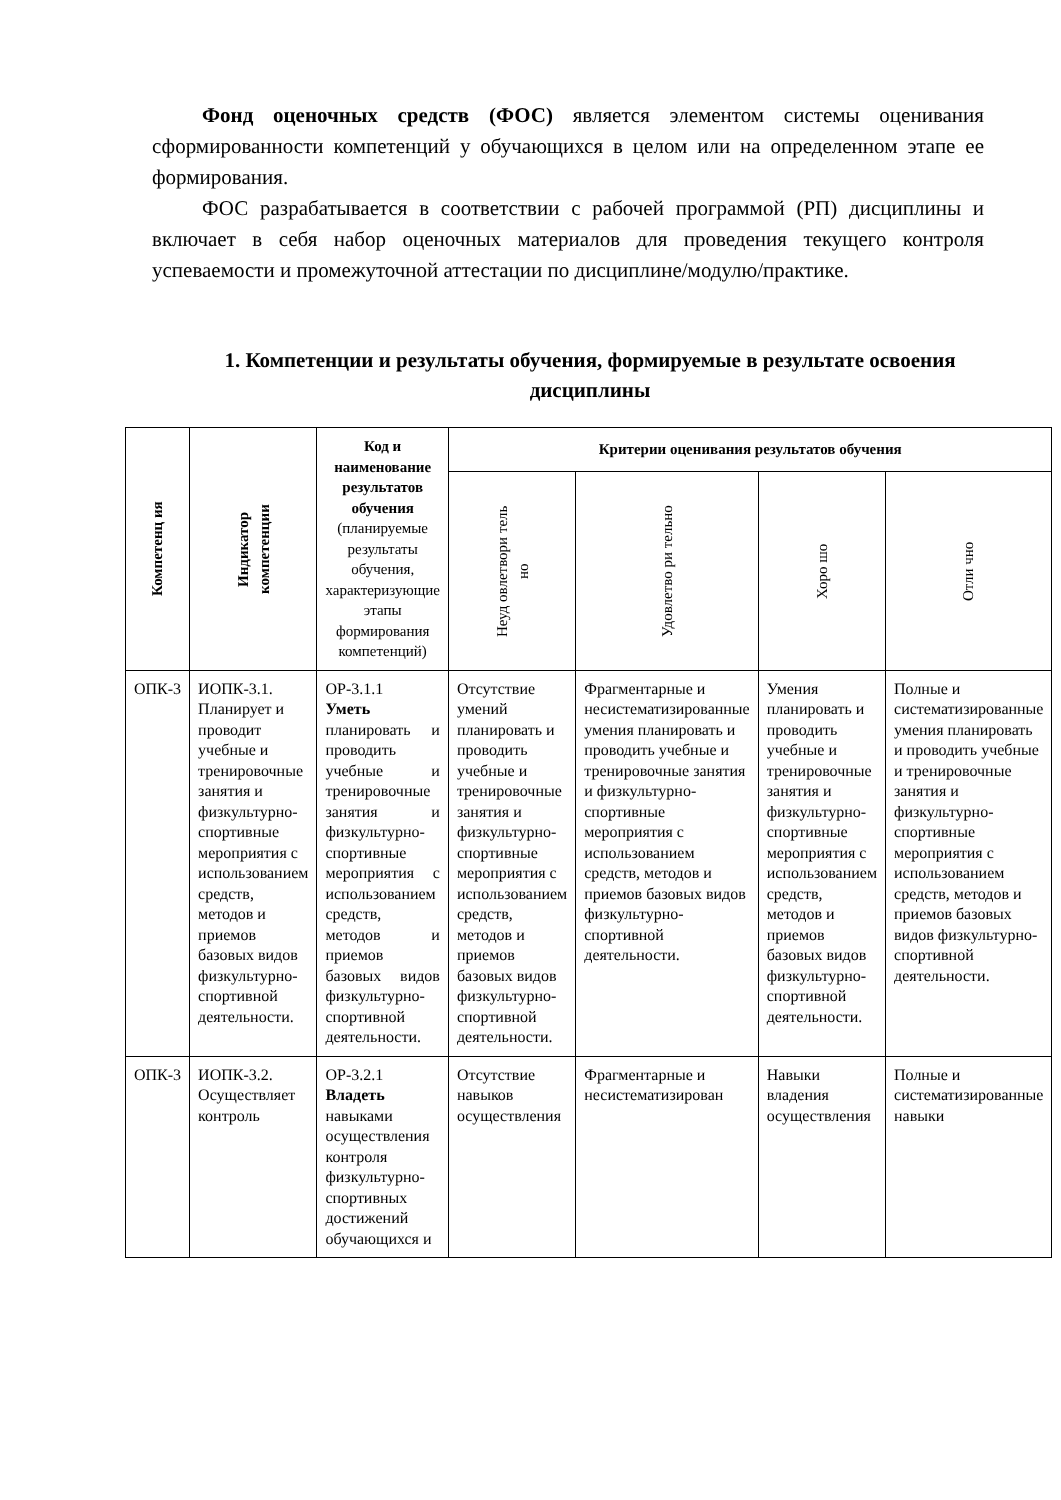Фонд оценочных средств (ФОС) является элементом системы оценивания сформированности компетенций у обучающихся в целом или на определенном этапе ее формирования.
ФОС разрабатывается в соответствии с рабочей программой (РП) дисциплины и включает в себя набор оценочных материалов для проведения текущего контроля успеваемости и промежуточной аттестации по дисциплине/модулю/практике.
1. Компетенции и результаты обучения, формируемые в результате освоения дисциплины
| Компетенц ия | Индикатор компетенции | Код и наименование результатов обучения (планируемые результаты обучения, характеризующие этапы формирования компетенций) | Критерии оценивания результатов обучения | | | |
| --- | --- | --- | --- | --- | --- | --- |
| | | | Неуд овлетвори тель но | Удовлетво ри тельно | Хоро шо | Отли чно |
| ОПК-3 | ИОПК-3.1. Планирует и проводит учебные и тренировочные занятия и физкультурно-спортивные мероприятия с использованием средств, методов и приемов базовых видов физкультурно-спортивной деятельности. | ОР-3.1.1 Уметь планировать и проводить учебные и тренировочные занятия и физкультурно-спортивные мероприятия с использованием средств, методов и приемов базовых видов физкультурно-спортивной деятельности. | Отсутствие умений планировать и проводить учебные и тренировочные занятия и физкультурно-спортивные мероприятия с использованием средств, методов и приемов базовых видов физкультурно-спортивной деятельности. | Фрагментарные и несистематизированные умения планировать и проводить учебные и тренировочные занятия и физкультурно-спортивные мероприятия с использованием средств, методов и приемов базовых видов физкультурно-спортивной деятельности. | Умения планировать и проводить учебные и тренировочные занятия и физкультурно-спортивные мероприятия с использованием средств, методов и приемов базовых видов физкультурно-спортивной деятельности. | Полные и систематизированные умения планировать и проводить учебные и тренировочные занятия и физкультурно-спортивные мероприятия с использованием средств, методов и приемов базовых видов физкультурно-спортивной деятельности. |
| ОПК-3 | ИОПК-3.2. Осуществляет контроль | ОР-3.2.1 Владеть навыками осуществления контроля физкультурно-спортивных достижений обучающихся и | Отсутствие навыков осуществления | Фрагментарные и несистематизирован | Навыки владения осуществления | Полные и систематизированные навыки |